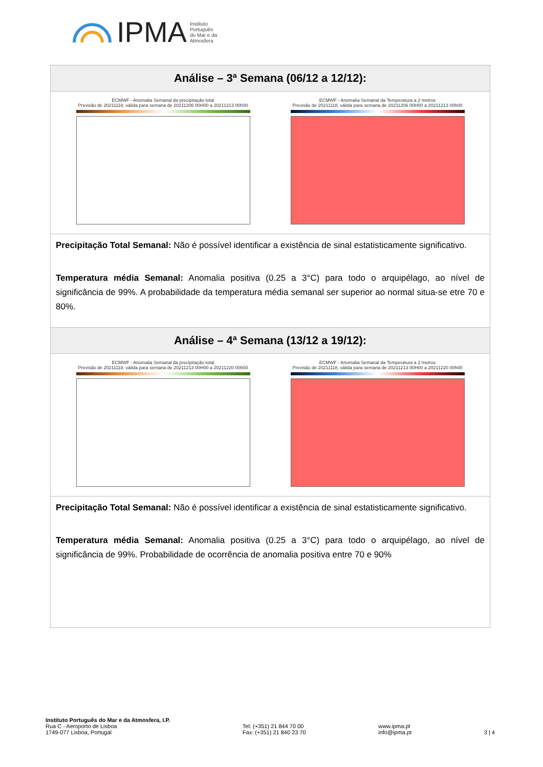IPMA Instituto
Português
do Mar e da
Atmosfera
| Análise – 3ª Semana (06/12 a 12/12): |
| --- |
| ECMWF - Anomalia Semanal da precipitação total Previsão de 20211118, válida para semana de 20211206 00H00 a 20211213 00h00 ECMWF - Anomalia Semanal da Temperatura a 2 metros Previsão de 20211118, válida para semana de 20211206 00H00 a 20211213 00h00 |
| Precipitação Total Semanal: Não é possível identificar a existência de sinal estatisticamente significativo. Temperatura média Semanal: Anomalia positiva (0.25 a 3°C) para todo o arquipélago, ao nível de significância de 99%. A probabilidade da temperatura média semanal ser superior ao normal situa-se etre 70 e 80%. |
| Análise – 4ª Semana (13/12 a 19/12): |
| ECMWF - Anomalia Semanal da precipitação total Previsão de 20211118, válida para semana de 20211213 00H00 a 20211220 00h00 ECMWF - Anomalia Semanal da Temperatura a 2 metros Previsão de 20211118, válida para semana de 20211213 00H00 a 20211220 00h00 |
| Precipitação Total Semanal: Não é possível identificar a existência de sinal estatisticamente significativo. Temperatura média Semanal: Anomalia positiva (0.25 a 3°C) para todo o arquipélago, ao nível de significância de 99%. Probabilidade de ocorrência de anomalia positiva entre 70 e 90% |
Instituto Português do Mar e da Atmosfera, I.P.
Rua C - Aeroporto de Lisboa
1749-077 Lisboa, Portugal
Tel: (+351) 21 844 70 00
Fax: (+351) 21 840 23 70
www.ipma.pt
info@ipma.pt
3 | 4